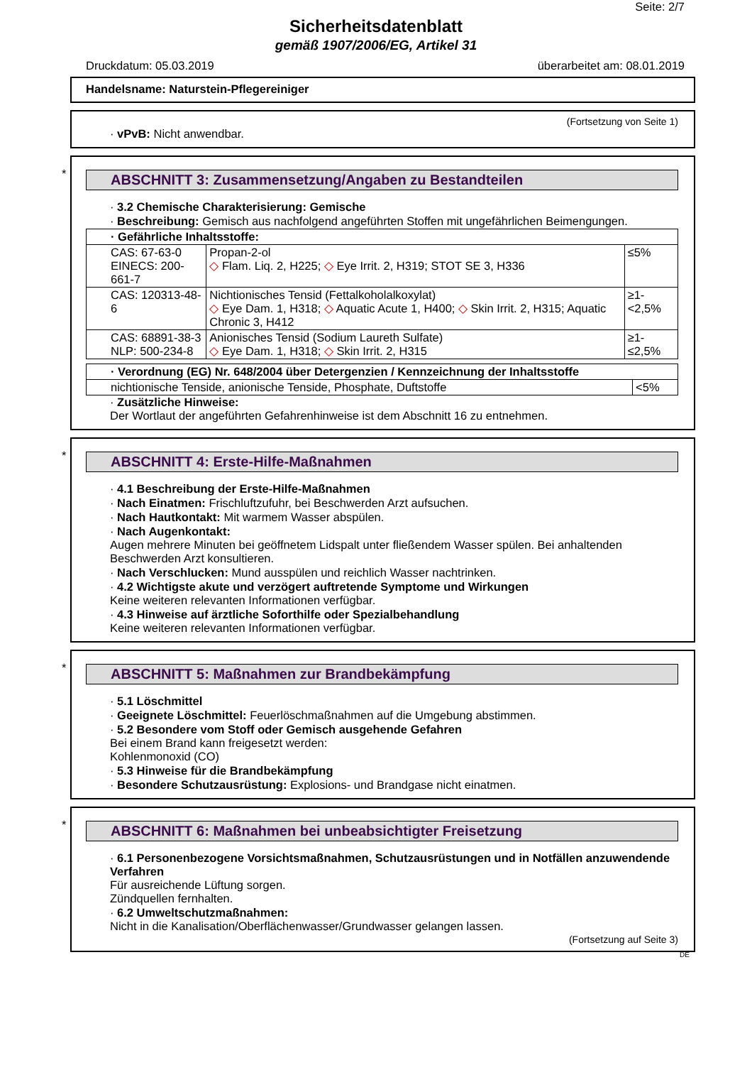Seite: 2/7
Sicherheitsdatenblatt
gemäß 1907/2006/EG, Artikel 31
Druckdatum: 05.03.2019 überarbeitet am: 08.01.2019
Handelsname: Naturstein-Pflegereiniger
(Fortsetzung von Seite 1)
· vPvB: Nicht anwendbar.
*
ABSCHNITT 3: Zusammensetzung/Angaben zu Bestandteilen
· 3.2 Chemische Charakterisierung: Gemische
· Beschreibung: Gemisch aus nachfolgend angeführten Stoffen mit ungefährlichen Beimengungen.
| · Gefährliche Inhaltsstoffe: | | |
| CAS: 67-63-0 EINECS: 200-661-7 | Propan-2-ol ◇ Flam. Liq. 2, H225; ◇ Eye Irrit. 2, H319; STOT SE 3, H336 | ≤5% |
| CAS: 120313-48-6 | Nichtionisches Tensid (Fettalkoholalkoxylat) ◇ Eye Dam. 1, H318; ◇ Aquatic Acute 1, H400; ◇ Skin Irrit. 2, H315; Aquatic Chronic 3, H412 | ≥1-<2,5% |
| CAS: 68891-38-3 NLP: 500-234-8 | Anionisches Tensid (Sodium Laureth Sulfate) ◇ Eye Dam. 1, H318; ◇ Skin Irrit. 2, H315 | ≥1-≤2,5% |
| · Verordnung (EG) Nr. 648/2004 über Detergenzien / Kennzeichnung der Inhaltsstoffe | |
| nichtionische Tenside, anionische Tenside, Phosphate, Duftstoffe | <5% |
· Zusätzliche Hinweise:
Der Wortlaut der angeführten Gefahrenhinweise ist dem Abschnitt 16 zu entnehmen.
*
ABSCHNITT 4: Erste-Hilfe-Maßnahmen
· 4.1 Beschreibung der Erste-Hilfe-Maßnahmen
· Nach Einatmen: Frischluftzufuhr, bei Beschwerden Arzt aufsuchen.
· Nach Hautkontakt: Mit warmem Wasser abspülen.
· Nach Augenkontakt:
Augen mehrere Minuten bei geöffnetem Lidspalt unter fließendem Wasser spülen. Bei anhaltenden Beschwerden Arzt konsultieren.
· Nach Verschlucken: Mund ausspülen und reichlich Wasser nachtrinken.
· 4.2 Wichtigste akute und verzögert auftretende Symptome und Wirkungen
Keine weiteren relevanten Informationen verfügbar.
· 4.3 Hinweise auf ärztliche Soforthilfe oder Spezialbehandlung
Keine weiteren relevanten Informationen verfügbar.
*
ABSCHNITT 5: Maßnahmen zur Brandbekämpfung
· 5.1 Löschmittel
· Geeignete Löschmittel: Feuerlöschmaßnahmen auf die Umgebung abstimmen.
· 5.2 Besondere vom Stoff oder Gemisch ausgehende Gefahren
Bei einem Brand kann freigesetzt werden:
Kohlenmonoxid (CO)
· 5.3 Hinweise für die Brandbekämpfung
· Besondere Schutzausrüstung: Explosions- und Brandgase nicht einatmen.
*
ABSCHNITT 6: Maßnahmen bei unbeabsichtigter Freisetzung
· 6.1 Personenbezogene Vorsichtsmaßnahmen, Schutzausrüstungen und in Notfällen anzuwendende Verfahren
Für ausreichende Lüftung sorgen.
Zündquellen fernhalten.
· 6.2 Umweltschutzmaßnahmen:
Nicht in die Kanalisation/Oberflächenwasser/Grundwasser gelangen lassen.
(Fortsetzung auf Seite 3)
DE